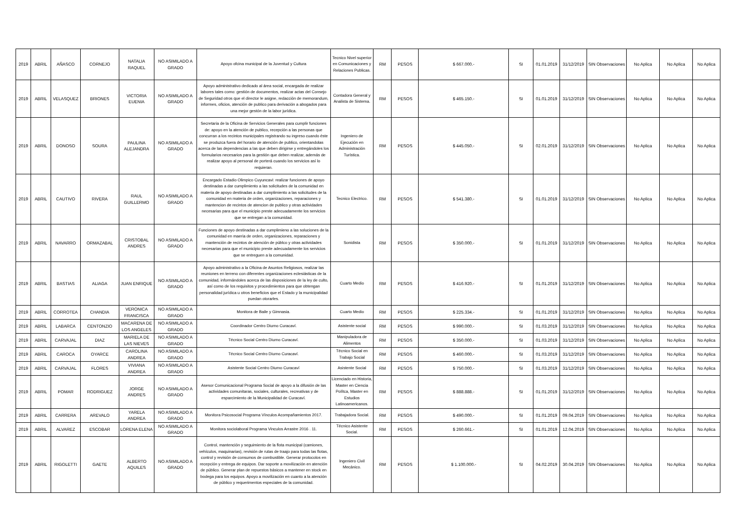| 2019 | ABRIL | AÑASCO | CORNEJO | NATALIA RAQUEL | NO ASIMILADO A GRADO | Apoyo ofcina municipal de la Juventud y Cultura | Tecnico Nivel superior en Comunicaciones y Relaciones Publicas. | RM | PESOS | $ 667.000.- | SI | 01.01.2019 | 31/12/2019 | SIN Observaciones | No Aplica | No Aplica | No Aplica |
| 2019 | ABRIL | VELASQUEZ | BRIONES | VICTORIA EUENIA | NO ASIMILADO A GRADO | Apoyo administrativo dedicado al área social, encargada de realizar labores tales como: gestión de documentos, realizar actas del Consejo de Seguridad otros que el director le asigne, redacción de memorandum, informes, oficios, atención de publico para derivación a abogados para una mejor gestón de la labor jurídica. | Contadora General y Analista de Sistema. | RM | PESOS | $ 465.150.- | SI | 01.01.2019 | 31/12/2019 | SIN Observaciones | No Aplica | No Aplica | No Aplica |
| 2019 | ABRIL | DONOSO | SOURA | PAULINA ALEJANDRA | NO ASIMILADO A GRADO | Secretaria de la Oficina de Servicios Generales para cumplir funciones de: apoyo en la atención de publico, recepción a las personas que concurran a los recintos municipales registrando su ingreso cuando éste se produzca fuera del horario de atención de publico, orientandolas acerca de las dependencias a las que deben dirigirse y entregándoles los formularios necesarios para la gestión que deben realizar, además de realizar apoyo al personal de porterá cuando los servicios así lo requieran. | Ingeniero de Ejecución en Administración Turística. | RM | PESOS | $ 445.050.- | SI | 02.01.2019 | 31/12/2019 | SIN Observaciones | No Aplica | No Aplica | No Aplica |
| 2019 | ABRIL | CAUTIVO | RIVERA | RAUL GUILLERMO | NO ASIMILADO A GRADO | Encargado Estadio Olimpico Cuyuncavi: realizar funciones de apoyo destinadas a dar cumplimiento a las solicitudes de la comunidad en materia de apoyo destinadas a dar cumplimiento a las solicitudes de la comunidad en materia de orden, organizaciones, reparaciones y mantencion de recintos de atencion de publico y otras actividades necesarias para que el municipio preste adecuadamente los servicios que se entregan a la comunidad. | Tecnico Electrico. | RM | PESOS | $ 541.380.- | SI | 01.01.2019 | 31/12/2019 | SIN Observaciones | No Aplica | No Aplica | No Aplica |
| 2019 | ABRIL | NAVARRO | ORMAZABAL | CRISTOBAL ANDRES | NO ASIMILADO A GRADO | Funciones de apoyo destinadas a dar cumplimieno a las soluciones de la comunidad en maeria de orden, organizaciones, reparaciones y mantención de recintos de atención de públco y otras actividades necesarias para que el municipio preste adecuadamente los servicios que se entreguen a la comunidad. | Sonidista | RM | PESOS | $ 350.000.- | SI | 01.01.2019 | 31/12/2019 | SIN Observaciones | No Aplica | No Aplica | No Aplica |
| 2019 | ABRIL | BASTIAS | ALIAGA | JUAN ENRIQUE | NO ASIMILADO A GRADO | Apoyo administrativo a la Oficina de Asuntos Religiosos, realizar las reuniones en terreno con diferentes organizaciones eclesiásticas de la comunidad, informándoles acerca de las disposiciones de la ley de culto, así como de los requisitos y procedimientos para que obtengan personalidad jurídica u otros beneficios que el Estado y la municipalidad puedan otorarles. | Cuarto Medio | RM | PESOS | $ 416.920.- | SI | 01.01.2019 | 31/12/2019 | SIN Observaciones | No Aplica | No Aplica | No Aplica |
| 2019 | ABRIL | CORROTEA | CHANDIA | VERONICA FRANCISCA | NO ASIMILADO A GRADO | Monitora de Baile y Gimnasia. | Cuarto Medio | RM | PESOS | $ 225.334.- | SI | 01.01.2019 | 31/12/2019 | SIN Observaciones | No Aplica | No Aplica | No Aplica |
| 2019 | ABRIL | LABARCA | CENTONZIO | MACARENA DE LOS ANGELES | NO ASIMILADO A GRADO | Coordinador Centro Diurno Curacaví. | Asistente social | RM | PESOS | $ 990.000.- | SI | 01.03.2019 | 31/12/2019 | SIN Observaciones | No Aplica | No Aplica | No Aplica |
| 2019 | ABRIL | CARVAJAL | DIAZ | MARIELA DE LAS NIEVES | NO ASIMILADO A GRADO | Técnico Social Centro Diurno Curacaví. | Manipuladora de Alimentos | RM | PESOS | $ 350.000.- | SI | 01.03.2019 | 31/12/2019 | SIN Observaciones | No Aplica | No Aplica | No Aplica |
| 2019 | ABRIL | CAROCA | OYARCE | CAROLINA ANDREA | NO ASIMILADO A GRADO | Técnico Social Centro Diurno Curacaví. | Técnico Social en Trabajo Social | RM | PESOS | $ 460.000.- | SI | 01.03.2019 | 31/12/2019 | SIN Observaciones | No Aplica | No Aplica | No Aplica |
| 2019 | ABRIL | CARVAJAL | FLORES | VIVIANA ANDREA | NO ASIMILADO A GRADO | Asistente Social Centro Diurno Curacaví | Asistente Social | RM | PESOS | $ 750.000.- | SI | 01.03.2019 | 31/12/2019 | SIN Observaciones | No Aplica | No Aplica | No Aplica |
| 2019 | ABRIL | POMAR | RODRIGUEZ | JORGE ANDRES | NO ASIMILADO A GRADO | Asesor Comunicacional Programa Social de apoyo a la difusión de las actividades comunitaras, sociales, culturales, recreativas y de esparcimiento de la Municipalidad de Curacaví. | Licenciado en Historia, Master en Ciencia Polítca, Master en Estudios Latinoamericanos. | RM | PESOS | $ 888.888.- | SI | 01.01.2019 | 31/12/2019 | SIN Observaciones | No Aplica | No Aplica | No Aplica |
| 2019 | ABRIL | CARRERA | AREVALO | YARELA ANDREA | NO ASIMILADO A GRADO | Monitora Psicosocial Programa Vínculos Acompañamientos 2017. | Trabajadora Social. | RM | PESOS | $ 490.000.- | SI | 01.01.2019 | 09.04.2019 | SIN Observaciones | No Aplica | No Aplica | No Aplica |
| 2019 | ABRIL | ALVAREZ | ESCOBAR | LORENA ELENA | NO ASIMILADO A GRADO | Monitora sociolaboral Programa Vinculos Arrastre 2016 . 11. | Técnico Asistente Social. | RM | PESOS | $ 260.661.- | SI | 01.01.2019 | 12.04.2019 | SIN Observaciones | No Aplica | No Aplica | No Aplica |
| 2019 | ABRIL | RIGOLETTI | GAETE | ALBERTO AQUILES | NO ASIMILADO A GRADO | Control, mantención y seguimiento de la flota municipal (camiones, vehículos, maquinarias), revisión de rutas de traajo para todas las flotas, control y revisión de consumos de combustible. Generar protocolos en recepción y entrega de equipos. Dar soporte a movilización en atención de público. Generar plan de repuestos básicos a mantener en stock en bodega para los equipos. Apoyo a movilización en cuanto a la atención de público y requerimentos especiales de la comunidad. | Ingeniero Civil Mecánico. | RM | PESOS | $ 1.100.000.- | SI | 04.02.2019 | 30.04.2019 | SIN Observaciones | No Aplica | No Aplica | No Aplica |